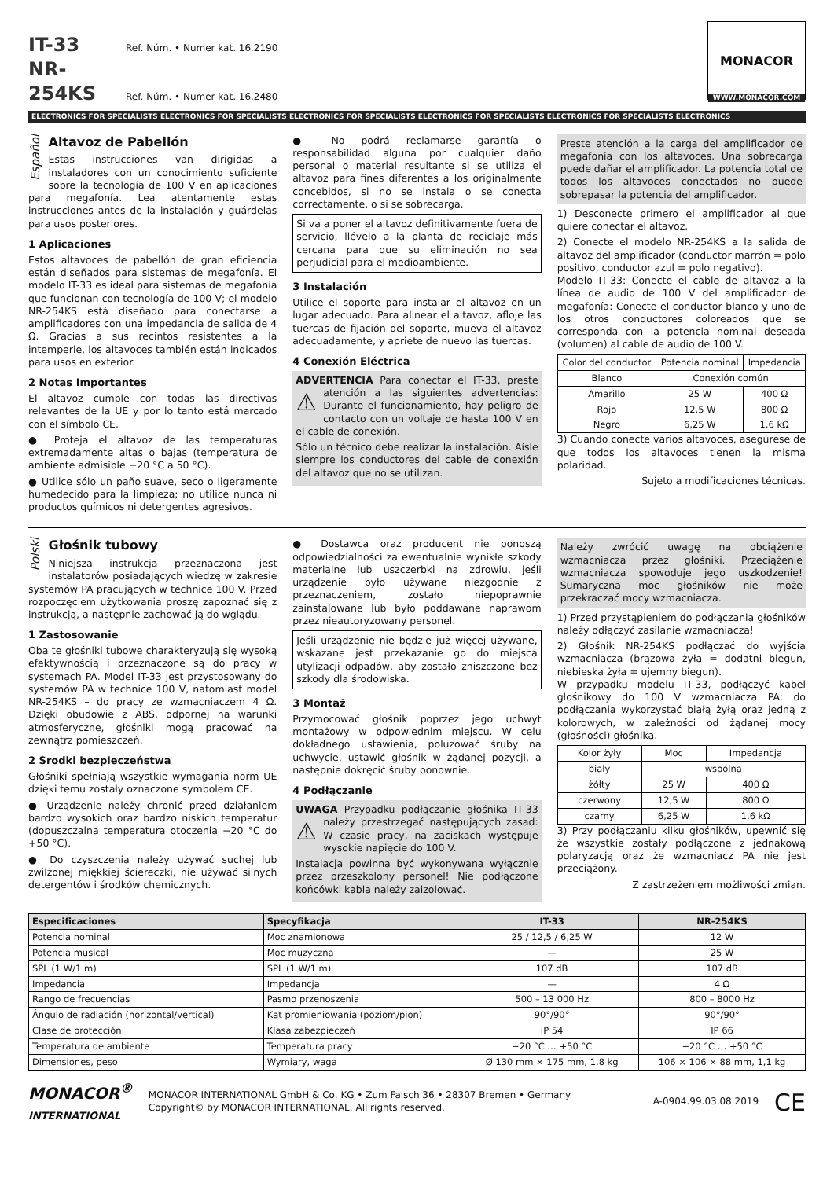IT-33 Ref. Núm. • Numer kat. 16.2190
NR-254KS Ref. Núm. • Numer kat. 16.2480
MONACOR
WWW.MONACOR.COM
ELECTRONICS FOR SPECIALISTS ELECTRONICS FOR SPECIALISTS ELECTRONICS FOR SPECIALISTS ELECTRONICS FOR SPECIALISTS ELECTRONICS FOR SPECIALISTS ELECTRONICS
Español
Altavoz de Pabellón
Estas instrucciones van dirigidas a instaladores con un conocimiento suficiente sobre la tecnología de 100 V en aplicaciones para megafonía. Lea atentamente estas instrucciones antes de la instalación y guárdelas para usos posteriores.
1 Aplicaciones
Estos altavoces de pabellón de gran eficiencia están diseñados para sistemas de megafonía. El modelo IT-33 es ideal para sistemas de megafonía que funcionan con tecnología de 100 V; el modelo NR-254KS está diseñado para conectarse a amplificadores con una impedancia de salida de 4 Ω. Gracias a sus recintos resistentes a la intemperie, los altavoces también están indicados para usos en exterior.
2 Notas Importantes
El altavoz cumple con todas las directivas relevantes de la UE y por lo tanto está marcado con el símbolo CE.
● Proteja el altavoz de las temperaturas extremadamente altas o bajas (temperatura de ambiente admisible −20 °C a 50 °C).
● Utilice sólo un paño suave, seco o ligeramente humedecido para la limpieza; no utilice nunca ni productos químicos ni detergentes agresivos.
● No podrá reclamarse garantía o responsabilidad alguna por cualquier daño personal o material resultante si se utiliza el altavoz para fines diferentes a los originalmente concebidos, si no se instala o se conecta correctamente, o si se sobrecarga.
Si va a poner el altavoz definitivamente fuera de servicio, llévelo a la planta de reciclaje más cercana para que su eliminación no sea perjudicial para el medioambiente.
3 Instalación
Utilice el soporte para instalar el altavoz en un lugar adecuado. Para alinear el altavoz, afloje las tuercas de fijación del soporte, mueva el altavoz adecuadamente, y apriete de nuevo las tuercas.
4 Conexión Eléctrica
ADVERTENCIA Para conectar el IT-33, preste atención a las siguientes advertencias: ⚠ Durante el funcionamiento, hay peligro de contacto con un voltaje de hasta 100 V en el cable de conexión.
Sólo un técnico debe realizar la instalación. Aísle siempre los conductores del cable de conexión del altavoz que no se utilizan.
Preste atención a la carga del amplificador de megafonía con los altavoces. Una sobrecarga puede dañar el amplificador. La potencia total de todos los altavoces conectados no puede sobrepasar la potencia del amplificador.
1) Desconecte primero el amplificador al que quiere conectar el altavoz.
2) Conecte el modelo NR-254KS a la salida de altavoz del amplificador (conductor marrón = polo positivo, conductor azul = polo negativo).
Modelo IT-33: Conecte el cable de altavoz a la línea de audio de 100 V del amplificador de megafonía: Conecte el conductor blanco y uno de los otros conductores coloreados que se corresponda con la potencia nominal deseada (volumen) al cable de audio de 100 V.
| Color del conductor | Potencia nominal | Impedancia |
| --- | --- | --- |
| Blanco | Conexión común | |
| Amarillo | 25 W | 400 Ω |
| Rojo | 12,5 W | 800 Ω |
| Negro | 6,25 W | 1,6 kΩ |
3) Cuando conecte varios altavoces, asegúrese de que todos los altavoces tienen la misma polaridad.
Sujeto a modificaciones técnicas.
Polski
Głośnik tubowy
Niniejsza instrukcja przeznaczona jest instalatorów posiadających wiedzę w zakresie systemów PA pracujących w technice 100 V. Przed rozpoczęciem użytkowania proszę zapoznać się z instrukcją, a następnie zachować ją do wglądu.
1 Zastosowanie
Oba te głośniki tubowe charakteryzują się wysoką efektywnością i przeznaczone są do pracy w systemach PA. Model IT-33 jest przystosowany do systemów PA w technice 100 V, natomiast model NR-254KS – do pracy ze wzmacniaczem 4 Ω. Dzięki obudowie z ABS, odpornej na warunki atmosferyczne, głośniki mogą pracować na zewnątrz pomieszczeń.
2 Środki bezpieczeństwa
Głośniki spełniają wszystkie wymagania norm UE dzięki temu zostały oznaczone symbolem CE.
● Urządzenie należy chronić przed działaniem bardzo wysokich oraz bardzo niskich temperatur (dopuszczalna temperatura otoczenia −20 °C do +50 °C).
● Do czyszczenia należy używać suchej lub zwilżonej miękkiej ściereczki, nie używać silnych detergentów i środków chemicznych.
● Dostawca oraz producent nie ponoszą odpowiedzialności za ewentualnie wynikłe szkody materialne lub uszczerbki na zdrowiu, jeśli urządzenie było używane niezgodnie z przeznaczeniem, zostało niepoprawnie zainstalowane lub było poddawane naprawom przez nieautoryzowany personel.
Jeśli urządzenie nie będzie już więcej używane, wskazane jest przekazanie go do miejsca utylizacji odpadów, aby zostało zniszczone bez szkody dla środowiska.
3 Montaż
Przymocować głośnik poprzez jego uchwyt montażowy w odpowiednim miejscu. W celu dokładnego ustawienia, poluzować śruby na uchwycie, ustawić głośnik w żądanej pozycji, a następnie dokręcić śruby ponownie.
4 Podłączanie
UWAGA Przypadku podłączanie głośnika IT-33 należy przestrzegać następujących zasad: ⚠ W czasie pracy, na zaciskach występuje wysokie napięcie do 100 V.
Instalacja powinna być wykonywana wyłącznie przez przeszkolony personel! Nie podłączone końcówki kabla należy zaizolować.
Należy zwrócić uwagę na obciążenie wzmacniacza przez głośniki. Przeciążenie wzmacniacza spowoduje jego uszkodzenie! Sumaryczna moc głośników nie może przekraczać mocy wzmacniacza.
1) Przed przystąpieniem do podłączania głośników należy odłączyć zasilanie wzmacniacza!
2) Głośnik NR-254KS podłączać do wyjścia wzmacniacza (brązowa żyła = dodatni biegun, niebieska żyła = ujemny biegun).
W przypadku modelu IT-33, podłączyć kabel głośnikowy do 100 V wzmacniacza PA: do podłączania wykorzystać białą żyłą oraz jedną z kolorowych, w zależności od żądanej mocy (głośności) głośnika.
| Kolor żyły | Moc | Impedancja |
| --- | --- | --- |
| biały | wspólna | |
| żółty | 25 W | 400 Ω |
| czerwony | 12,5 W | 800 Ω |
| czarny | 6,25 W | 1,6 kΩ |
3) Przy podłączaniu kilku głośników, upewnić się że wszystkie zostały podłączone z jednakową polaryzacją oraz że wzmacniacz PA nie jest przeciążony.
Z zastrzeżeniem możliwości zmian.
| Especificaciones | Specyfikacja | IT-33 | NR-254KS |
| --- | --- | --- | --- |
| Potencia nominal | Moc znamionowa | 25 / 12,5 / 6,25 W | 12 W |
| Potencia musical | Moc muzyczna | — | 25 W |
| SPL (1 W/1 m) | SPL (1 W/1 m) | 107 dB | 107 dB |
| Impedancia | Impedancja | — | 4 Ω |
| Rango de frecuencias | Pasmo przenoszenia | 500 – 13 000 Hz | 800 – 8000 Hz |
| Ángulo de radiación (horizontal/vertical) | Kąt promieniowania (poziom/pion) | 90°/90° | 90°/90° |
| Clase de protección | Klasa zabezpieczeń | IP 54 | IP 66 |
| Temperatura de ambiente | Temperatura pracy | −20 °C … +50 °C | −20 °C … +50 °C |
| Dimensiones, peso | Wymiary, waga | Ø 130 mm × 175 mm, 1,8 kg | 106 × 106 × 88 mm, 1,1 kg |
MONACOR<sup>®</sup>
INTERNATIONAL
MONACOR INTERNATIONAL GmbH & Co. KG • Zum Falsch 36 • 28307 Bremen • Germany
Copyright© by MONACOR INTERNATIONAL. All rights reserved.
A-0904.99.03.08.2019
CE